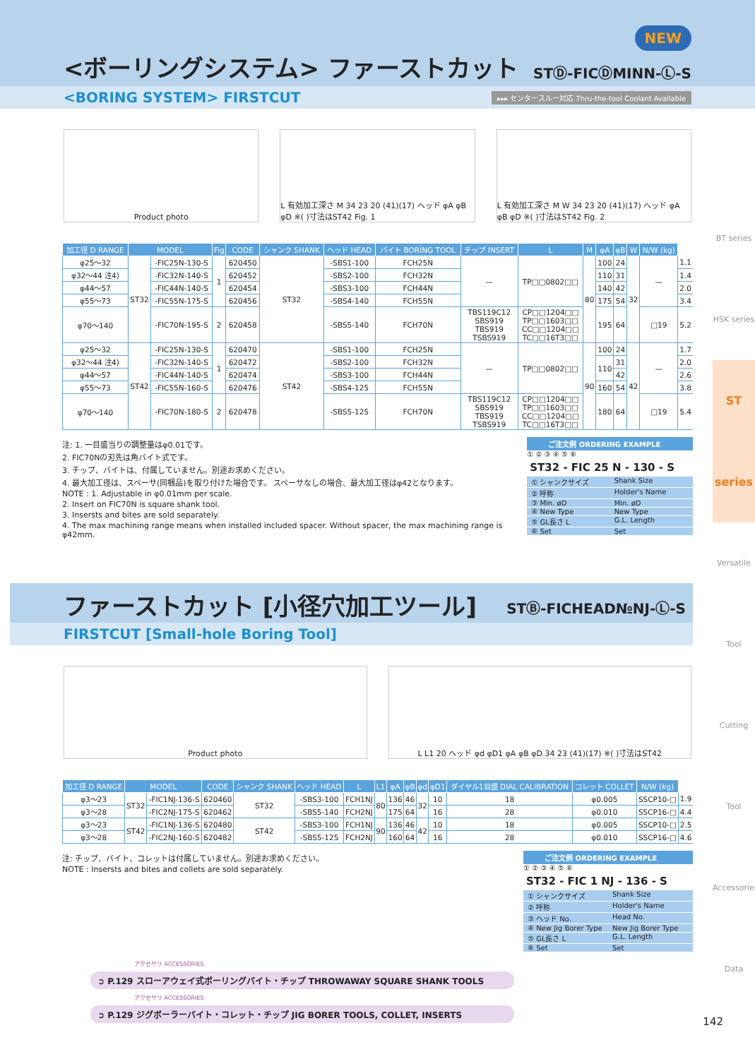NEW
<ボーリングシステム> ファーストカット
STⒹ-FICⒹMINN-Ⓛ-S
<BORING SYSTEM> FIRSTCUT ▸▸▸ センタースルー対応 Thru-the-tool Coolant Available
Product photo
L 有効加工深さ M 34 23 20 (41)(17) ヘッド φA φB φD ※( )寸法はST42 Fig. 1
L 有効加工深さ M W 34 23 20 (41)(17) ヘッド φA φB φD ※( )寸法はST42 Fig. 2
| 加工径 D RANGE | MODEL | | Fig | CODE | シャンク SHANK | ヘッド HEAD | バイト BORING TOOL | チップ INSERT | L | M | φA | φB | W | N/W (kg) | |
| --- | --- | --- | --- | --- | --- | --- | --- | --- | --- | --- | --- | --- | --- | --- | --- |
| φ25～32 | ST32 | -FIC25N-130-S | 1 | 620450 | ST32 | -SBS1-100 | FCH25N | — | TP□□0802□□ | 80 | 100 | 24 | 32 | — | 1.1 |
| φ32～44 注4) | | -FIC32N-140-S | | 620452 | | -SBS2-100 | FCH32N | | | | 110 | 31 | | | 1.4 |
| φ44～57 | | -FIC44N-140-S | | 620454 | | -SBS3-100 | FCH44N | | | | 140 | 42 | | | 2.0 |
| φ55～73 | | -FIC55N-175-S | | 620456 | | -SBS4-140 | FCH55N | | | | 175 | 54 | | | 3.4 |
| φ70～140 | | -FIC70N-195-S | 2 | 620458 | | -SBS5-140 | FCH70N | TBS119C12 SBS919 TBS919 TSBS919 | CP□□1204□□ TP□□1603□□ CC□□1204□□ TC□□16T3□□ | | 195 | 64 | | □19 | 5.2 |
| φ25～32 | ST42 | -FIC25N-130-S | 1 | 620470 | ST42 | -SBS1-100 | FCH25N | — | TP□□0802□□ | 90 | 100 | 24 | 42 | — | 1.7 |
| φ32～44 注4) | | -FIC32N-140-S | | 620472 | | -SBS2-100 | FCH32N | | | | 110 | 31 | | | 2.0 |
| φ44～57 | | -FIC44N-140-S | | 620474 | | -SBS3-100 | FCH44N | | | | | 42 | | | 2.6 |
| φ55～73 | | -FIC55N-160-S | | 620476 | | -SBS4-125 | FCH55N | | | | 160 | 54 | | | 3.8 |
| φ70～140 | | -FIC70N-180-S | 2 | 620478 | | -SBS5-125 | FCH70N | TBS119C12 SBS919 TBS919 TSBS919 | CP□□1204□□ TP□□1603□□ CC□□1204□□ TC□□16T3□□ | | 180 | 64 | | □19 | 5.4 |
注: 1. 一目盛当りの調整量はφ0.01です。
2. FIC70Nの刃先は角バイト式です。
3. チップ、バイトは、付属していません。別途お求めください。
4. 最大加工径は、スペーサ(同梱品)を取り付けた場合です。 スペーサなしの場合、最大加工径はφ42となります。
NOTE : 1. Adjustable in φ0.01mm per scale.
2. Insert on FIC70N is square shank tool.
3. Insersts and bites are sold separately.
4. The max machining range means when installed included spacer. Without spacer, the max machining range is φ42mm.
ご注文例 ORDERING EXAMPLE
① ② ③ ④ ⑤ ⑥
ST32 - FIC 25 N - 130 - S
① シャンクサイズ Shank Size
② 呼称 Holder's Name
③ Min. øD Min. øD
④ New Type New Type
⑤ GL長さ L G.L. Length
⑥ Set Set
ファーストカット [小径穴加工ツール] STⒷ-FICHEAD№NJ-Ⓛ-S
FIRSTCUT [Small-hole Boring Tool]
Product photo
L L1 20 ヘッド φd φD1 φA φB φD 34 23 (41)(17) ※( )寸法はST42
| 加工径 D RANGE | MODEL | | CODE | シャンク SHANK | ヘッド HEAD | L | L1 | φA | φB | φd | φD1 | ダイヤル1目盛 DIAL CALIBRATION | コレット COLLET | N/W (kg) | |
| --- | --- | --- | --- | --- | --- | --- | --- | --- | --- | --- | --- | --- | --- | --- | --- |
| φ3～23 | ST32 | -FIC1NJ-136-S | 620460 | ST32 | -SBS3-100 | FCH1NJ | 80 | 136 | 46 | 32 | 10 | 18 | φ0.005 | SSCP10-□ | 1.9 |
| φ3～28 | | -FIC2NJ-175-S | 620462 | | -SBS5-140 | FCH2NJ | | 175 | 64 | | 16 | 28 | φ0.010 | SSCP16-□ | 4.4 |
| φ3～23 | ST42 | -FIC1NJ-136-S | 620480 | ST42 | -SBS3-100 | FCH1NJ | 90 | 136 | 46 | 42 | 10 | 18 | φ0.005 | SSCP10-□ | 2.5 |
| φ3～28 | | -FIC2NJ-160-S | 620482 | | -SBS5-125 | FCH2NJ | | 160 | 64 | | 16 | 28 | φ0.010 | SSCP16-□ | 4.6 |
注: チップ、バイト、コレットは付属していません。別途お求めください。
NOTE : Insersts and bites and collets are sold separately.
ご注文例 ORDERING EXAMPLE
① ② ③ ④ ⑤ ⑥
ST32 - FIC 1 NJ - 136 - S
① シャンクサイズ Shank Size
② 呼称 Holder's Name
③ ヘッド No. Head No.
④ New Jig Borer Type New Jig Borer Type
⑤ GL長さ L G.L. Length
⑥ Set Set
アクセサリ ACCESSORIES
➲ P.129 スローアウェイ式ボーリングバイト・チップ THROWAWAY SQUARE SHANK TOOLS
アクセサリ ACCESSORIES
➲ P.129 ジグボーラーバイト・コレット・チップ JIG BORER TOOLS, COLLET, INSERTS
142
BT series
HSK series
ST series
Versatile Tool
Cutting Tool
Accessories
Data